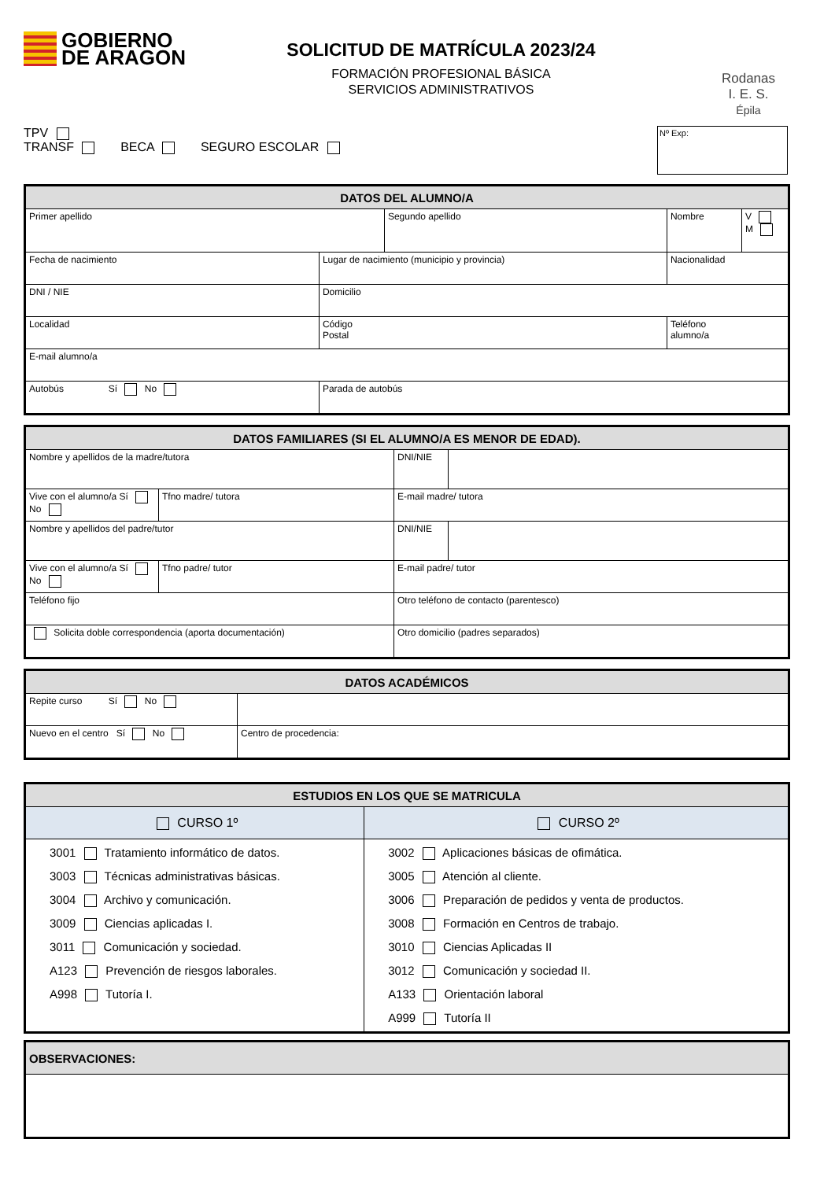GOBIERNO
DE ARAGON
SOLICITUD DE MATRÍCULA 2023/24
FORMACIÓN PROFESIONAL BÁSICA
SERVICIOS ADMINISTRATIVOS
Rodanas
I. E. S.
Épila
TPV
TRANSF BECA SEGURO ESCOLAR
Nº Exp:
| DATOS DEL ALUMNO/A | | | | | |
| --- | --- | --- | --- | --- | --- |
| Primer apellido | | Segundo apellido | | Nombre | V M |
| Fecha de nacimiento | Lugar de nacimiento (municipio y provincia) | | | Nacionalidad | |
| DNI / NIE | Domicilio | | | | |
| Localidad | Código Postal | | Teléfono alumno/a | | |
| E-mail alumno/a | | | | | |
| Autobús Sí No | Parada de autobús | | | | |
| DATOS FAMILIARES (SI EL ALUMNO/A ES MENOR DE EDAD). | | | | |
| --- | --- | --- | --- | --- |
| Nombre y apellidos de la madre/tutora | | | DNI/NIE | |
| Vive con el alumno/a Sí No | Tfno madre/ tutora | E-mail madre/ tutora | | |
| Nombre y apellidos del padre/tutor | | | DNI/NIE | |
| Vive con el alumno/a Sí No | Tfno padre/ tutor | E-mail padre/ tutor | | |
| Teléfono fijo | | Otro teléfono de contacto (parentesco) | | |
| Solicita doble correspondencia (aporta documentación) | | Otro domicilio (padres separados) | | |
| DATOS ACADÉMICOS | |
| --- | --- |
| Repite curso Sí No | |
| Nuevo en el centro Sí No | Centro de procedencia: |
| ESTUDIOS EN LOS QUE SE MATRICULA | |
| --- | --- |
| CURSO 1º | CURSO 2º |
| 3001 Tratamiento informático de datos. 3003 Técnicas administrativas básicas. 3004 Archivo y comunicación. 3009 Ciencias aplicadas I. 3011 Comunicación y sociedad. A123 Prevención de riesgos laborales. A998 Tutoría I. | 3002 Aplicaciones básicas de ofimática. 3005 Atención al cliente. 3006 Preparación de pedidos y venta de productos. 3008 Formación en Centros de trabajo. 3010 Ciencias Aplicadas II 3012 Comunicación y sociedad II. A133 Orientación laboral A999 Tutoría II |
| OBSERVACIONES: |
| --- |